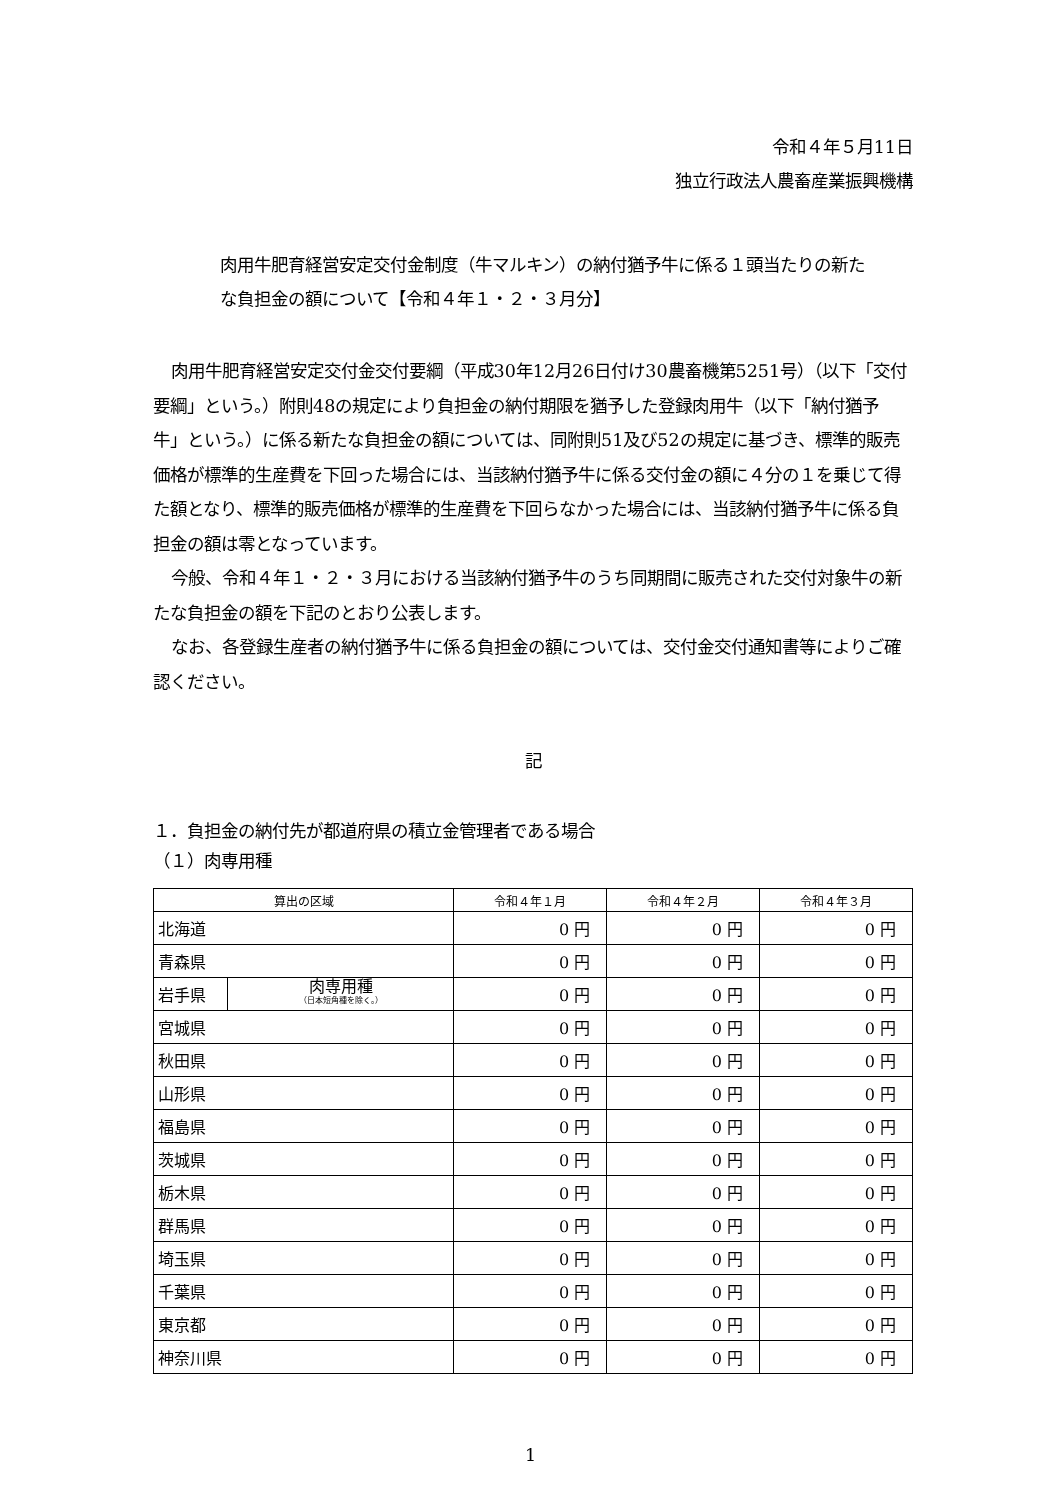令和４年５月11日
独立行政法人農畜産業振興機構
肉用牛肥育経営安定交付金制度（牛マルキン）の納付猶予牛に係る１頭当たりの新たな負担金の額について【令和４年１・２・３月分】
肉用牛肥育経営安定交付金交付要綱（平成30年12月26日付け30農畜機第5251号）（以下「交付要綱」という。）附則48の規定により負担金の納付期限を猶予した登録肉用牛（以下「納付猶予牛」という。）に係る新たな負担金の額については、同附則51及び52の規定に基づき、標準的販売価格が標準的生産費を下回った場合には、当該納付猶予牛に係る交付金の額に４分の１を乗じて得た額となり、標準的販売価格が標準的生産費を下回らなかった場合には、当該納付猶予牛に係る負担金の額は零となっています。
今般、令和４年１・２・３月における当該納付猶予牛のうち同期間に販売された交付対象牛の新たな負担金の額を下記のとおり公表します。
なお、各登録生産者の納付猶予牛に係る負担金の額については、交付金交付通知書等によりご確認ください。
記
１．負担金の納付先が都道府県の積立金管理者である場合
（１）肉専用種
| 算出の区域 | | 令和４年１月 | 令和４年２月 | 令和４年３月 |
| --- | --- | --- | --- | --- |
| 北海道 | | 0 円 | 0 円 | 0 円 |
| 青森県 | | 0 円 | 0 円 | 0 円 |
| 岩手県 | 肉専用種 （日本短角種を除く。） | 0 円 | 0 円 | 0 円 |
| 宮城県 | | 0 円 | 0 円 | 0 円 |
| 秋田県 | | 0 円 | 0 円 | 0 円 |
| 山形県 | | 0 円 | 0 円 | 0 円 |
| 福島県 | | 0 円 | 0 円 | 0 円 |
| 茨城県 | | 0 円 | 0 円 | 0 円 |
| 栃木県 | | 0 円 | 0 円 | 0 円 |
| 群馬県 | | 0 円 | 0 円 | 0 円 |
| 埼玉県 | | 0 円 | 0 円 | 0 円 |
| 千葉県 | | 0 円 | 0 円 | 0 円 |
| 東京都 | | 0 円 | 0 円 | 0 円 |
| 神奈川県 | | 0 円 | 0 円 | 0 円 |
1